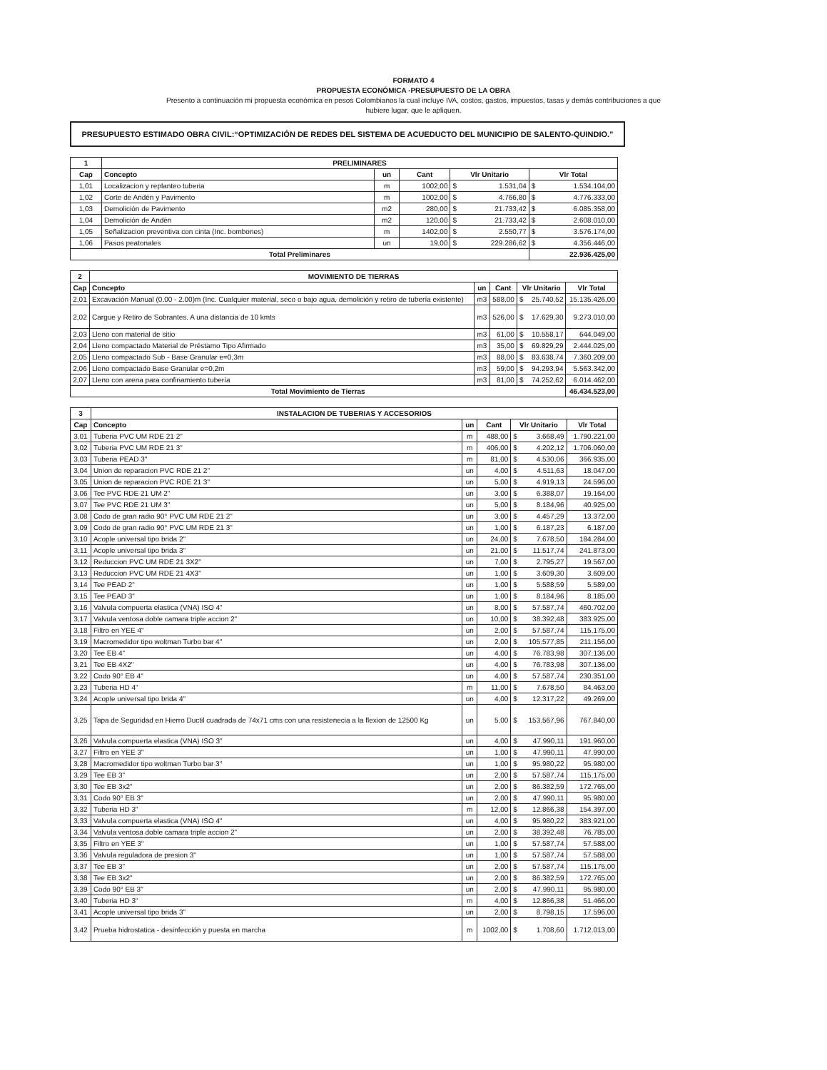FORMATO 4
PROPUESTA ECONÓMICA -PRESUPUESTO DE LA OBRA
Presento a continuación mi propuesta económica en pesos Colombianos la cual incluye IVA, costos, gastos, impuestos, tasas y demás contribuciones a que
hubiere lugar, que le apliquen.
PRESUPUESTO ESTIMADO OBRA CIVIL:“OPTIMIZACIÓN DE REDES DEL SISTEMA DE ACUEDUCTO DEL MUNICIPIO DE SALENTO-QUINDIO.”
| 1 | PRELIMINARES | | | | | | |
| --- | --- | --- | --- | --- | --- | --- | --- |
| Cap | Concepto | un | Cant | Vlr Unitario | | Vlr Total | |
| 1,01 | Localizacion y replanteo tuberia | m | 1002,00 | $ | 1.531,04 | $ | 1.534.104,00 |
| 1,02 | Corte de Andén y Pavimento | m | 1002,00 | $ | 4.766,80 | $ | 4.776.333,00 |
| 1,03 | Demolición de Pavimento | m2 | 280,00 | $ | 21.733,42 | $ | 6.085.358,00 |
| 1,04 | Demolición de Andén | m2 | 120,00 | $ | 21.733,42 | $ | 2.608.010,00 |
| 1,05 | Señalizacion preventiva con cinta (Inc. bombones) | m | 1402,00 | $ | 2.550,77 | $ | 3.576.174,00 |
| 1,06 | Pasos peatonales | un | 19,00 | $ | 229.286,62 | $ | 4.356.446,00 |
| Total Preliminares | | | | | | 22.936.425,00 | |
| 2 | MOVIMIENTO DE TIERRAS | | | | | |
| --- | --- | --- | --- | --- | --- | --- |
| Cap | Concepto | un | Cant | Vlr Unitario | | Vlr Total |
| 2,01 | Excavación Manual (0.00 - 2.00)m (Inc. Cualquier material, seco o bajo agua, demolición y retiro de tubería existente) | m3 | 588,00 | $ | 25.740,52 | 15.135.426,00 |
| 2,02 | Cargue y Retiro de Sobrantes. A una distancia de 10 kmts | m3 | 526,00 | $ | 17.629,30 | 9.273.010,00 |
| 2,03 | Lleno con material de sitio | m3 | 61,00 | $ | 10.558,17 | 644.049,00 |
| 2,04 | Lleno compactado Material de Préstamo Tipo Afirmado | m3 | 35,00 | $ | 69.829,29 | 2.444.025,00 |
| 2,05 | Lleno compactado Sub - Base Granular e=0,3m | m3 | 88,00 | $ | 83.638,74 | 7.360.209,00 |
| 2,06 | Lleno compactado Base Granular e=0,2m | m3 | 59,00 | $ | 94.293,94 | 5.563.342,00 |
| 2,07 | Lleno con arena para confinamiento tubería | m3 | 81,00 | $ | 74.252,62 | 6.014.462,00 |
| Total Movimiento de Tierras | | | | | | 46.434.523,00 |
| 3 | INSTALACION DE TUBERIAS Y ACCESORIOS | | | | | |
| --- | --- | --- | --- | --- | --- | --- |
| Cap | Concepto | un | Cant | Vlr Unitario | | Vlr Total |
| 3,01 | Tuberia PVC UM RDE 21 2" | m | 488,00 | $ | 3.668,49 | 1.790.221,00 |
| 3,02 | Tuberia PVC UM RDE 21 3" | m | 406,00 | $ | 4.202,12 | 1.706.060,00 |
| 3,03 | Tuberia PEAD 3" | m | 81,00 | $ | 4.530,06 | 366.935,00 |
| 3,04 | Union de reparacion PVC RDE 21 2" | un | 4,00 | $ | 4.511,63 | 18.047,00 |
| 3,05 | Union de reparacion PVC RDE 21 3" | un | 5,00 | $ | 4.919,13 | 24.596,00 |
| 3,06 | Tee PVC RDE 21 UM 2" | un | 3,00 | $ | 6.388,07 | 19.164,00 |
| 3,07 | Tee PVC RDE 21 UM 3" | un | 5,00 | $ | 8.184,96 | 40.925,00 |
| 3,08 | Codo de gran radio 90° PVC UM RDE 21 2" | un | 3,00 | $ | 4.457,29 | 13.372,00 |
| 3,09 | Codo de gran radio 90° PVC UM RDE 21 3" | un | 1,00 | $ | 6.187,23 | 6.187,00 |
| 3,10 | Acople universal tipo brida 2" | un | 24,00 | $ | 7.678,50 | 184.284,00 |
| 3,11 | Acople universal tipo brida 3" | un | 21,00 | $ | 11.517,74 | 241.873,00 |
| 3,12 | Reduccion PVC UM RDE 21 3X2" | un | 7,00 | $ | 2.795,27 | 19.567,00 |
| 3,13 | Reduccion PVC UM RDE 21 4X3" | un | 1,00 | $ | 3.609,30 | 3.609,00 |
| 3,14 | Tee PEAD 2" | un | 1,00 | $ | 5.588,59 | 5.589,00 |
| 3,15 | Tee PEAD 3" | un | 1,00 | $ | 8.184,96 | 8.185,00 |
| 3,16 | Valvula compuerta elastica (VNA) ISO 4" | un | 8,00 | $ | 57.587,74 | 460.702,00 |
| 3,17 | Valvula ventosa doble camara triple accion 2" | un | 10,00 | $ | 38.392,48 | 383.925,00 |
| 3,18 | Filtro en YEE 4" | un | 2,00 | $ | 57.587,74 | 115.175,00 |
| 3,19 | Macromedidor tipo woltman Turbo bar 4" | un | 2,00 | $ | 105.577,85 | 211.156,00 |
| 3,20 | Tee EB 4" | un | 4,00 | $ | 76.783,98 | 307.136,00 |
| 3,21 | Tee EB 4X2" | un | 4,00 | $ | 76.783,98 | 307.136,00 |
| 3,22 | Codo 90° EB 4" | un | 4,00 | $ | 57.587,74 | 230.351,00 |
| 3,23 | Tuberia HD 4" | m | 11,00 | $ | 7.678,50 | 84.463,00 |
| 3,24 | Acople universal tipo brida 4" | un | 4,00 | $ | 12.317,22 | 49.269,00 |
| 3,25 | Tapa de Seguridad en Hierro Ductil cuadrada de 74x71 cms con una resistenecia a la flexion de 12500 Kg | un | 5,00 | $ | 153.567,96 | 767.840,00 |
| 3,26 | Valvula compuerta elastica (VNA) ISO 3" | un | 4,00 | $ | 47.990,11 | 191.960,00 |
| 3,27 | Filtro en YEE 3" | un | 1,00 | $ | 47.990,11 | 47.990,00 |
| 3,28 | Macromedidor tipo woltman Turbo bar 3" | un | 1,00 | $ | 95.980,22 | 95.980,00 |
| 3,29 | Tee EB 3" | un | 2,00 | $ | 57.587,74 | 115.175,00 |
| 3,30 | Tee EB 3x2" | un | 2,00 | $ | 86.382,59 | 172.765,00 |
| 3,31 | Codo 90° EB 3" | un | 2,00 | $ | 47.990,11 | 95.980,00 |
| 3,32 | Tuberia HD 3" | m | 12,00 | $ | 12.866,38 | 154.397,00 |
| 3,33 | Valvula compuerta elastica (VNA) ISO 4" | un | 4,00 | $ | 95.980,22 | 383.921,00 |
| 3,34 | Valvula ventosa doble camara triple accion 2" | un | 2,00 | $ | 38.392,48 | 76.785,00 |
| 3,35 | Filtro en YEE 3" | un | 1,00 | $ | 57.587,74 | 57.588,00 |
| 3,36 | Valvula reguladora de presion 3" | un | 1,00 | $ | 57.587,74 | 57.588,00 |
| 3,37 | Tee EB 3" | un | 2,00 | $ | 57.587,74 | 115.175,00 |
| 3,38 | Tee EB 3x2" | un | 2,00 | $ | 86.382,59 | 172.765,00 |
| 3,39 | Codo 90° EB 3" | un | 2,00 | $ | 47.990,11 | 95.980,00 |
| 3,40 | Tuberia HD 3" | m | 4,00 | $ | 12.866,38 | 51.466,00 |
| 3,41 | Acople universal tipo brida 3" | un | 2,00 | $ | 8.798,15 | 17.596,00 |
| 3,42 | Prueba hidrostatica - desinfección y puesta en marcha | m | 1002,00 | $ | 1.708,60 | 1.712.013,00 |